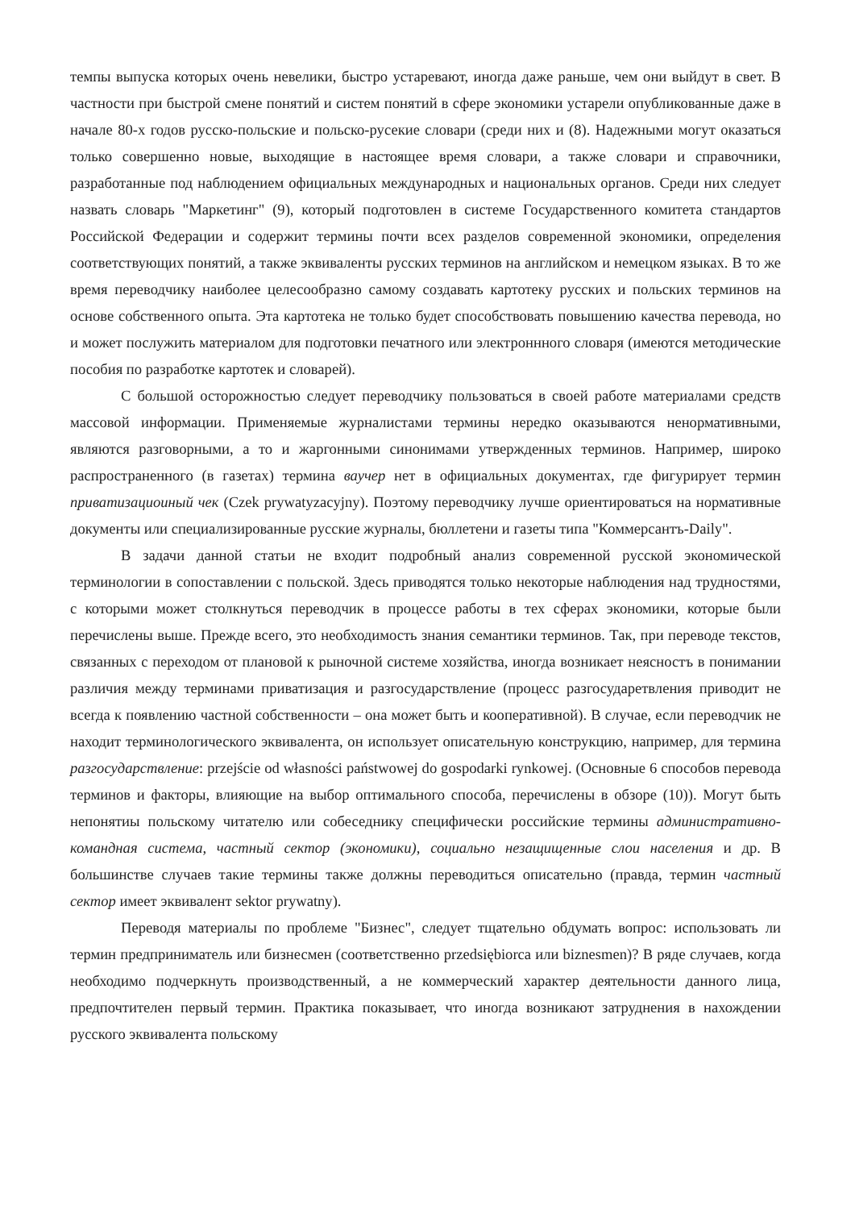темпы выпуска которых очень невелики, быстро устаревают, иногда даже раньше, чем они выйдут в свет. В частности при быстрой смене понятий и систем понятий в сфере экономики устарели опубликованные даже в начале 80-х годов русско-польские и польско-русекие словари (среди них и (8). Надежными могут оказаться только совершенно новые, выходящие в настоящее время словари, а также словари и справочники, разработанные под наблюдением официальных международных и национальных органов. Среди них следует назвать словарь "Маркетинг" (9), который подготовлен в системе Государственного комитета стандартов Российской Федерации и содержит термины почти всех разделов современной экономики, определения соответствующих понятий, а также эквиваленты русских терминов на английском и немецком языках. В то же время переводчику наиболее целесообразно самому создавать картотеку русских и польских терминов на основе собственного опыта. Эта картотека не только будет способствовать повышению качества перевода, но и может послужить материалом для подготовки печатного или электроннного словаря (имеются методические пособия по разработке картотек и словарей).
С большой осторожностью следует переводчику пользоваться в своей работе материалами средств массовой информации. Применяемые журналистами термины нередко оказываются ненормативными, являются разговорными, а то и жаргонными синонимами утвержденных терминов. Например, широко распространенного (в газетах) термина ваучер нет в официальных документах, где фигурирует термин приватизациоиный чек (Czek prywatyzacyjny). Поэтому переводчику лучше ориентироваться на нормативные документы или специализированные русские журналы, бюллетени и газеты типа "Коммерсантъ-Daily".
В задачи данной статьи не входит подробный анализ современной русской экономической терминологии в сопоставлении с польской. Здесь приводятся только некоторые наблюдения над трудностями, с которыми может столкнуться переводчик в процессе работы в тех сферах экономики, которые были перечислены выше. Прежде всего, это необходимость знания семантики терминов. Так, при переводе текстов, связанных с переходом от плановой к рыночной системе хозяйства, иногда возникает неясностъ в понимании различия между терминами приватизация и разгосударствление (процесс разгосударетвления приводит не всегда к появлению частной собственности – она может быть и кооперативной). В случае, если переводчик не находит терминологического эквивалента, он использует описательную конструкцию, например, для термина разгосударствление: przejście od własności państwowej do gospodarki rynkowej. (Основные 6 способов перевода терминов и факторы, влияющие на выбор оптимального способа, перечислены в обзоре (10)). Могут быть непонятиы польскому читателю или собеседнику специфически российские термины административно-командная система, частный сектор (экономики), социально незащищенные слои населения и др. В большинстве случаев такие термины также должны переводиться описательно (правда, термин частный сектор имеет эквивалент sektor prywatny).
Переводя материалы по проблеме "Бизнес", следует тщательно обдумать вопрос: использовать ли термин предприниматель или бизнесмен (соответственно przedsiębiorca или biznesmen)? В ряде случаев, когда необходимо подчеркнуть производственный, а не коммерческий характер деятельности данного лица, предпочтителен первый термин. Практика показывает, что иногда возникают затруднения в нахождении русского эквивалента польскому